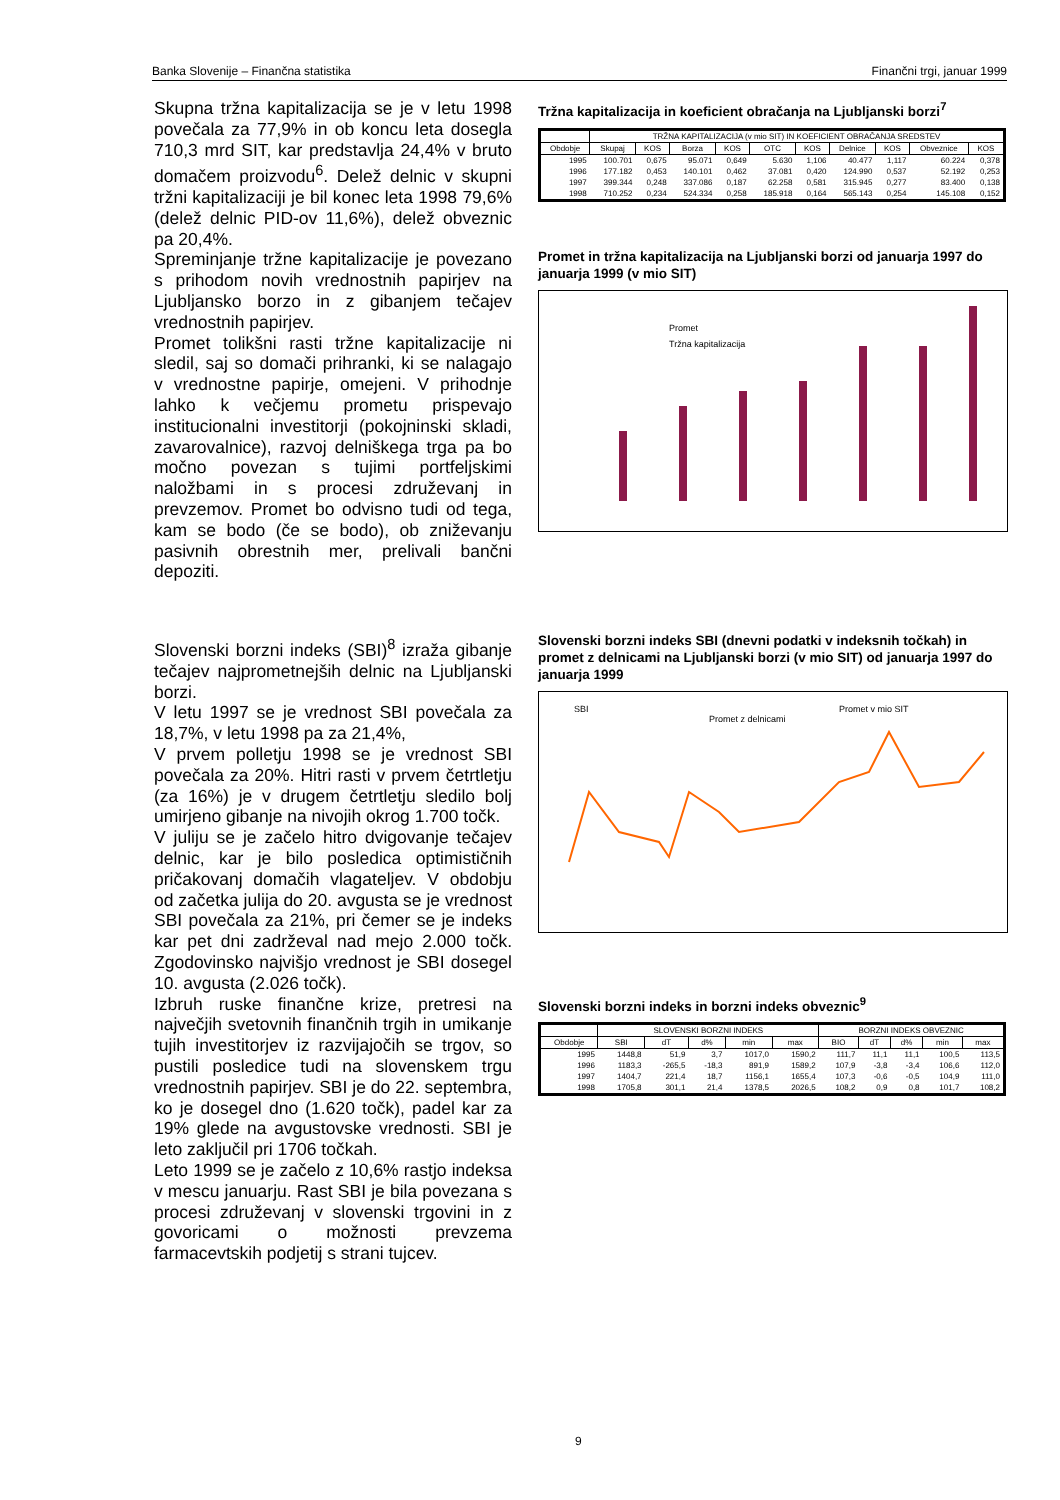Banka Slovenije – Finančna statistika Finančni trgi, januar 1999
Skupna tržna kapitalizacija se je v letu 1998 povečala za 77,9% in ob koncu leta dosegla 710,3 mrd SIT, kar predstavlja 24,4% v bruto domačem proizvodu<sup>6</sup>. Delež delnic v skupni tržni kapitalizaciji je bil konec leta 1998 79,6% (delež delnic PID-ov 11,6%), delež obveznic pa 20,4%.
Spreminjanje tržne kapitalizacije je povezano s prihodom novih vrednostnih papirjev na Ljubljansko borzo in z gibanjem tečajev vrednostnih papirjev.
Promet tolikšni rasti tržne kapitalizacije ni sledil, saj so domači prihranki, ki se nalagajo v vrednostne papirje, omejeni. V prihodnje lahko k večjemu prometu prispevajo institucionalni investitorji (pokojninski skladi, zavarovalnice), razvoj delniškega trga pa bo močno povezan s tujimi portfeljskimi naložbami in s procesi združevanj in prevzemov. Promet bo odvisno tudi od tega, kam se bodo (če se bodo), ob zniževanju pasivnih obrestnih mer, prelivali bančni depoziti.
Slovenski borzni indeks (SBI)<sup>8</sup> izraža gibanje tečajev najprometnejših delnic na Ljubljanski borzi.
V letu 1997 se je vrednost SBI povečala za 18,7%, v letu 1998 pa za 21,4%,
V prvem polletju 1998 se je vrednost SBI povečala za 20%. Hitri rasti v prvem četrtletju (za 16%) je v drugem četrtletju sledilo bolj umirjeno gibanje na nivojih okrog 1.700 točk.
V juliju se je začelo hitro dvigovanje tečajev delnic, kar je bilo posledica optimističnih pričakovanj domačih vlagateljev. V obdobju od začetka julija do 20. avgusta se je vrednost SBI povečala za 21%, pri čemer se je indeks kar pet dni zadrževal nad mejo 2.000 točk. Zgodovinsko najvišjo vrednost je SBI dosegel 10. avgusta (2.026 točk).
Izbruh ruske finančne krize, pretresi na največjih svetovnih finančnih trgih in umikanje tujih investitorjev iz razvijajočih se trgov, so pustili posledice tudi na slovenskem trgu vrednostnih papirjev. SBI je do 22. septembra, ko je dosegel dno (1.620 točk), padel kar za 19% glede na avgustovske vrednosti. SBI je leto zaključil pri 1706 točkah.
Leto 1999 se je začelo z 10,6% rastjo indeksa v mescu januarju. Rast SBI je bila povezana s procesi združevanj v slovenski trgovini in z govoricami o možnosti prevzema farmacevtskih podjetij s strani tujcev.
Tržna kapitalizacija in koeficient obračanja na Ljubljanski borzi<sup>7</sup>
| | TRŽNA KAPITALIZACIJA (v mio SIT) IN KOEFICIENT OBRAČANJA SREDSTEV | | | | | | | | | |
| --- | --- | --- | --- | --- | --- | --- | --- | --- | --- | --- |
| Obdobje | Skupaj | KOS | Borza | KOS | OTC | KOS | Delnice | KOS | Obveznice | KOS |
| 1995 | 100.701 | 0,675 | 95.071 | 0,649 | 5.630 | 1,106 | 40.477 | 1,117 | 60.224 | 0,378 |
| 1996 | 177.182 | 0,453 | 140.101 | 0,462 | 37.081 | 0,420 | 124.990 | 0,537 | 52.192 | 0,253 |
| 1997 | 399.344 | 0,248 | 337.086 | 0,187 | 62.258 | 0,581 | 315.945 | 0,277 | 83.400 | 0,138 |
| 1998 | 710.252 | 0,234 | 524.334 | 0,258 | 185.918 | 0,164 | 565.143 | 0,254 | 145.108 | 0,152 |
Promet in tržna kapitalizacija na Ljubljanski borzi od januarja 1997 do januarja 1999 (v mio SIT)
Promet
Tržna kapitalizacija
Slovenski borzni indeks SBI (dnevni podatki v indeksnih točkah) in promet z delnicami na Ljubljanski borzi (v mio SIT) od januarja 1997 do januarja 1999
SBI
Promet z delnicami
Promet v mio SIT
Slovenski borzni indeks in borzni indeks obveznic<sup>9</sup>
| | SLOVENSKI BORZNI INDEKS | | | | | BORZNI INDEKS OBVEZNIC | | | | |
| --- | --- | --- | --- | --- | --- | --- | --- | --- | --- | --- |
| Obdobje | SBI | dT | d% | min | max | BIO | dT | d% | min | max |
| 1995 | 1448,8 | 51,9 | 3,7 | 1017,0 | 1590,2 | 111,7 | 11,1 | 11,1 | 100,5 | 113,5 |
| 1996 | 1183,3 | -265,5 | -18,3 | 891,9 | 1589,2 | 107,9 | -3,8 | -3,4 | 106,6 | 112,0 |
| 1997 | 1404,7 | 221,4 | 18,7 | 1156,1 | 1655,4 | 107,3 | -0,6 | -0,5 | 104,9 | 111,0 |
| 1998 | 1705,8 | 301,1 | 21,4 | 1378,5 | 2026,5 | 108,2 | 0,9 | 0,8 | 101,7 | 108,2 |
9